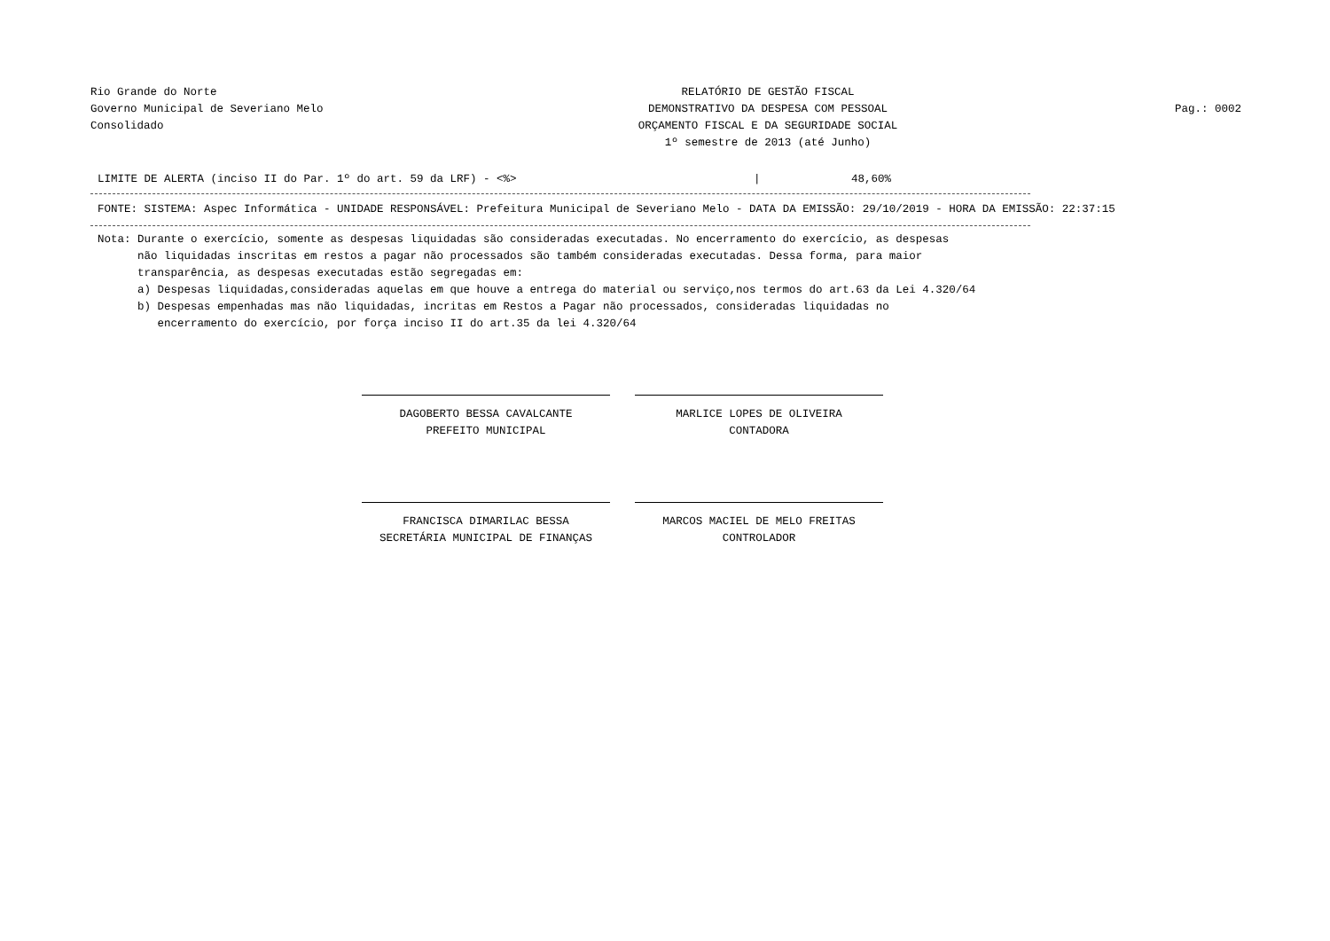Rio Grande do Norte
Governo Municipal de Severiano Melo
Consolidado
RELATÓRIO DE GESTÃO FISCAL
DEMONSTRATIVO DA DESPESA COM PESSOAL
ORÇAMENTO FISCAL E DA SEGURIDADE SOCIAL
1º semestre de 2013 (até Junho)
Pag.: 0002
LIMITE DE ALERTA (inciso II do Par. 1º do art. 59 da LRF) - <%> | 48,60%
FONTE: SISTEMA: Aspec Informática - UNIDADE RESPONSÁVEL: Prefeitura Municipal de Severiano Melo - DATA DA EMISSÃO: 29/10/2019 - HORA DA EMISSÃO: 22:37:15
Nota: Durante o exercício, somente as despesas liquidadas são consideradas executadas. No encerramento do exercício, as despesas
não liquidadas inscritas em restos a pagar não processados são também consideradas executadas. Dessa forma, para maior
transparência, as despesas executadas estão segregadas em:
a) Despesas liquidadas,consideradas aquelas em que houve a entrega do material ou serviço,nos termos do art.63 da Lei 4.320/64
b) Despesas empenhadas mas não liquidadas, incritas em Restos a Pagar não processados, consideradas liquidadas no
encerramento do exercício, por força inciso II do art.35 da lei 4.320/64
DAGOBERTO BESSA CAVALCANTE
PREFEITO MUNICIPAL
MARLICE LOPES DE OLIVEIRA
CONTADORA
FRANCISCA DIMARILAC BESSA
SECRETÁRIA MUNICIPAL DE FINANÇAS
MARCOS MACIEL DE MELO FREITAS
CONTROLADOR